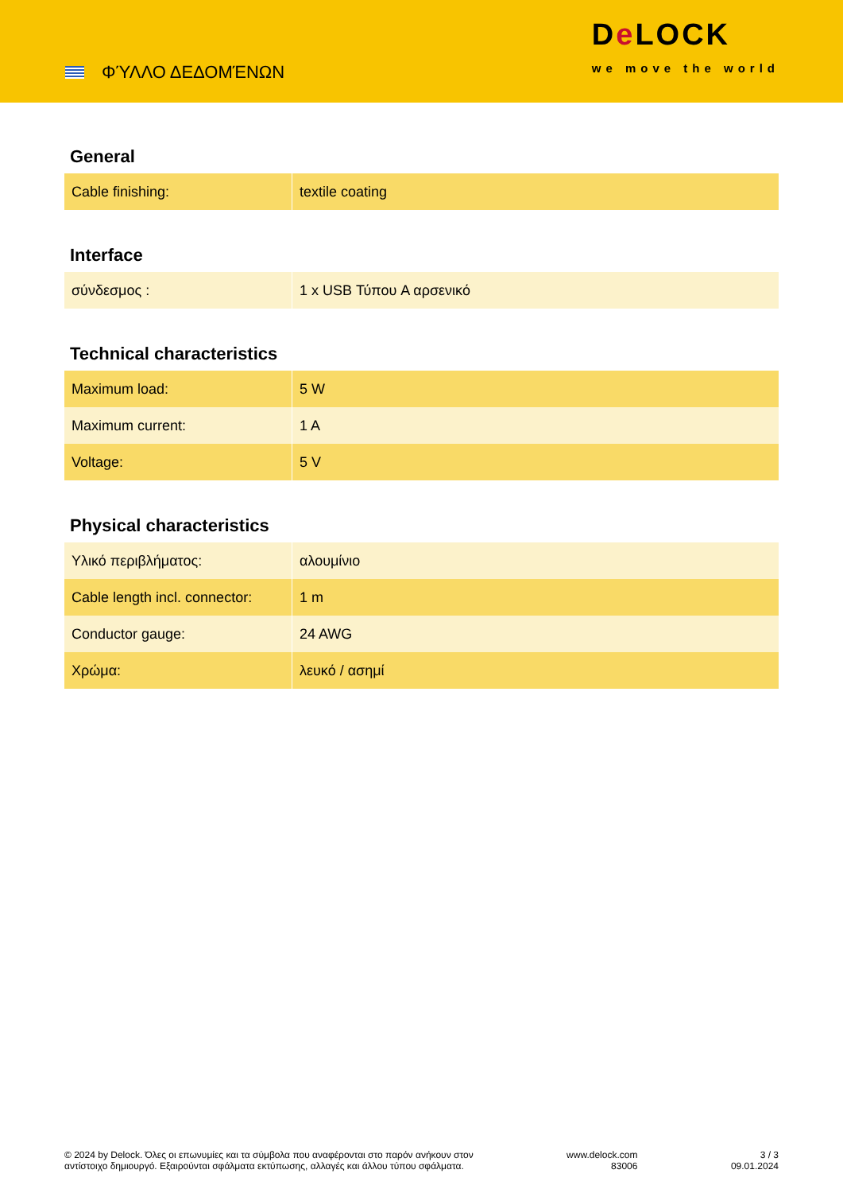ΦΎΛΛΟ ΔΕΔΟΜΈΝΩΝ
De LOCK
we move the world
General
| Cable finishing: | textile coating |
Interface
| σύνδεσμος : | 1 x USB Τύπου A αρσενικό |
Technical characteristics
| Maximum load: | 5 W |
| Maximum current: | 1 A |
| Voltage: | 5 V |
Physical characteristics
| Υλικό περιβλήματος: | αλουμίνιο |
| Cable length incl. connector: | 1 m |
| Conductor gauge: | 24 AWG |
| Χρώμα: | λευκό / ασημί |
© 2024 by Delock. Όλες οι επωνυμίες και τα σύμβολα που αναφέρονται στο παρόν ανήκουν στον
αντίστοιχο δημιουργό. Εξαιρούνται σφάλματα εκτύπωσης, αλλαγές και άλλου τύπου σφάλματα.
www.delock.com
83006
3 / 3
09.01.2024